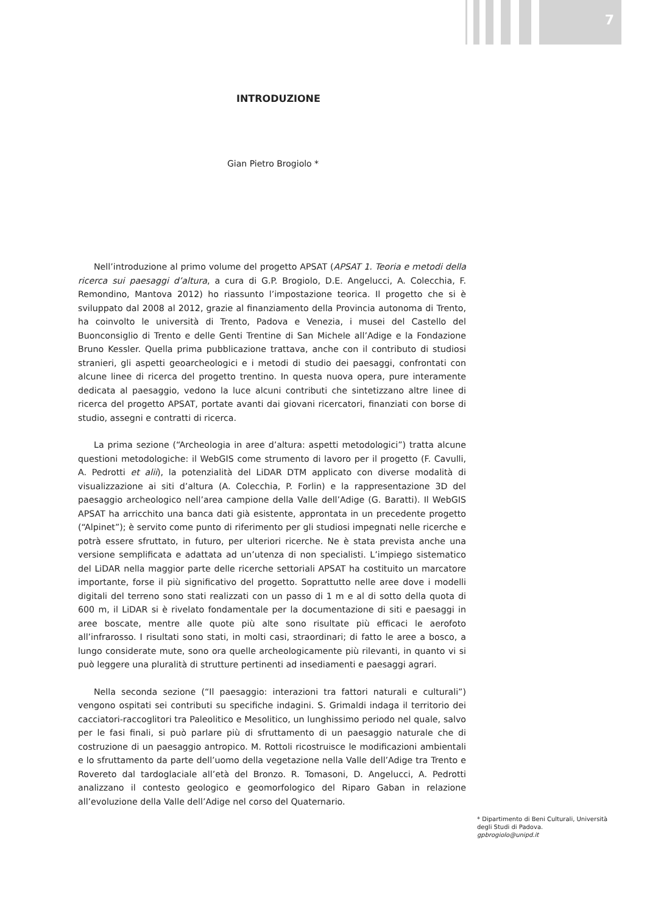7
INTRODUZIONE
Gian Pietro Brogiolo *
Nell’introduzione al primo volume del progetto APSAT (APSAT 1. Teoria e metodi della ricerca sui paesaggi d’altura, a cura di G.P. Brogiolo, D.E. Angelucci, A. Colecchia, F. Remondino, Mantova 2012) ho riassunto l’impostazione teorica. Il progetto che si è sviluppato dal 2008 al 2012, grazie al finanziamento della Provincia autonoma di Trento, ha coinvolto le università di Trento, Padova e Venezia, i musei del Castello del Buonconsiglio di Trento e delle Genti Trentine di San Michele all’Adige e la Fondazione Bruno Kessler. Quella prima pubblicazione trattava, anche con il contributo di studiosi stranieri, gli aspetti geoarcheologici e i metodi di studio dei paesaggi, confrontati con alcune linee di ricerca del progetto trentino. In questa nuova opera, pure interamente dedicata al paesaggio, vedono la luce alcuni contributi che sintetizzano altre linee di ricerca del progetto APSAT, portate avanti dai giovani ricercatori, finanziati con borse di studio, assegni e contratti di ricerca.
La prima sezione (“Archeologia in aree d’altura: aspetti metodologici”) tratta alcune questioni metodologiche: il WebGIS come strumento di lavoro per il progetto (F. Cavulli, A. Pedrotti et alii), la potenzialità del LiDAR DTM applicato con diverse modalità di visualizzazione ai siti d’altura (A. Colecchia, P. Forlin) e la rappresentazione 3D del paesaggio archeologico nell’area campione della Valle dell’Adige (G. Baratti). Il WebGIS APSAT ha arricchito una banca dati già esistente, approntata in un precedente progetto (“Alpinet”); è servito come punto di riferimento per gli studiosi impegnati nelle ricerche e potrà essere sfruttato, in futuro, per ulteriori ricerche. Ne è stata prevista anche una versione semplificata e adattata ad un’utenza di non specialisti. L’impiego sistematico del LiDAR nella maggior parte delle ricerche settoriali APSAT ha costituito un marcatore importante, forse il più significativo del progetto. Soprattutto nelle aree dove i modelli digitali del terreno sono stati realizzati con un passo di 1 m e al di sotto della quota di 600 m, il LiDAR si è rivelato fondamentale per la documentazione di siti e paesaggi in aree boscate, mentre alle quote più alte sono risultate più efficaci le aerofoto all’infrarosso. I risultati sono stati, in molti casi, straordinari; di fatto le aree a bosco, a lungo considerate mute, sono ora quelle archeologicamente più rilevanti, in quanto vi si può leggere una pluralità di strutture pertinenti ad insediamenti e paesaggi agrari.
Nella seconda sezione (“Il paesaggio: interazioni tra fattori naturali e culturali”) vengono ospitati sei contributi su specifiche indagini. S. Grimaldi indaga il territorio dei cacciatori-raccoglitori tra Paleolitico e Mesolitico, un lunghissimo periodo nel quale, salvo per le fasi finali, si può parlare più di sfruttamento di un paesaggio naturale che di costruzione di un paesaggio antropico. M. Rottoli ricostruisce le modificazioni ambientali e lo sfruttamento da parte dell’uomo della vegetazione nella Valle dell’Adige tra Trento e Rovereto dal tardoglaciale all’età del Bronzo. R. Tomasoni, D. Angelucci, A. Pedrotti analizzano il contesto geologico e geomorfologico del Riparo Gaban in relazione all’evoluzione della Valle dell’Adige nel corso del Quaternario.
* Dipartimento di Beni Culturali, Università degli Studi di Padova.
gpbrogiolo@unipd.it